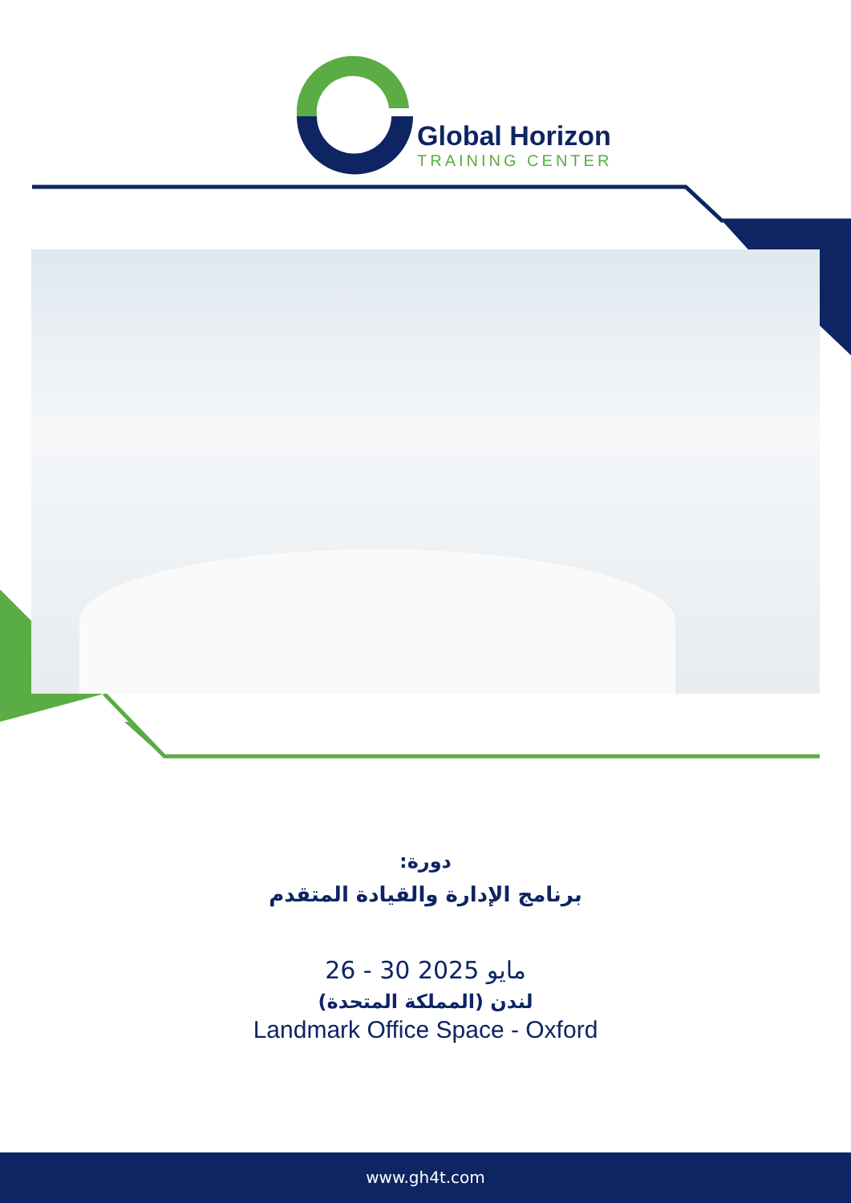Global Horizon
TRAINING CENTER
دورة:
برنامج الإدارة والقيادة المتقدم
26 - 30 مايو 2025
لندن (المملكة المتحدة)
Landmark Office Space - Oxford
www.gh4t.com